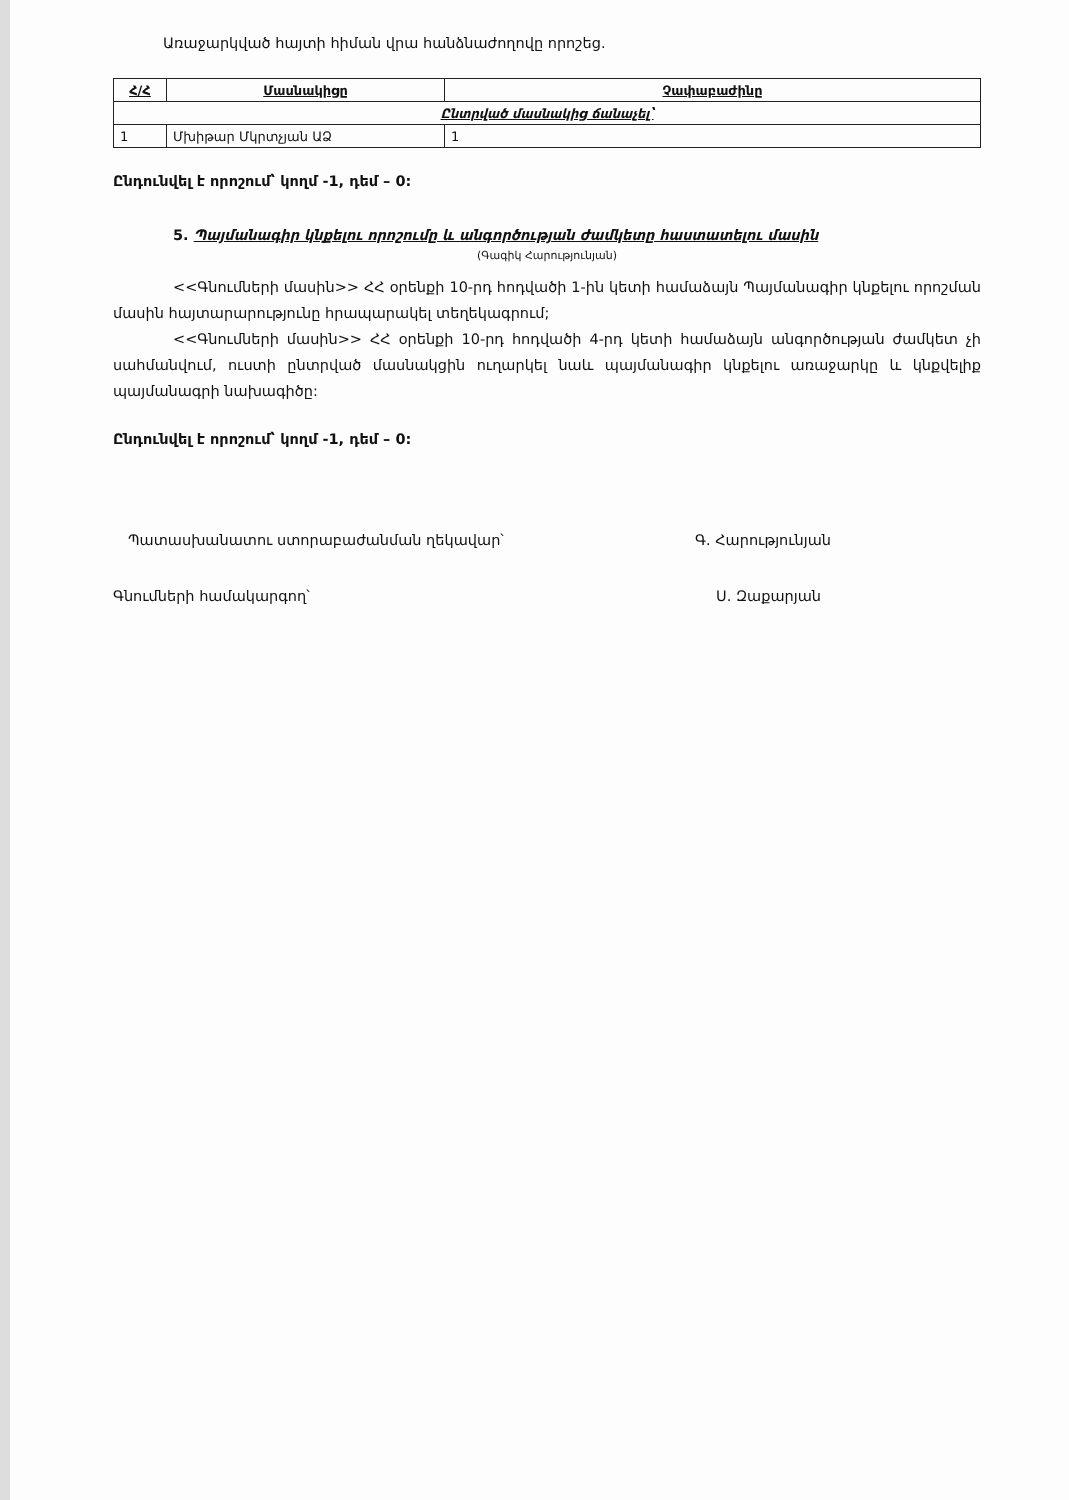Առաջարկված հայտի հիման վրա հանձնաժողովը որոշեց.
| Հ/Հ | Մասնակիցը | Չափաբաժինը |
| --- | --- | --- |
| Ընտրված մասնակից ճանաչել՝ | | |
| 1 | Մխիթար Մկրտչյան ԱՁ | 1 |
Ընդունվել է որոշում՝ կողմ -1, դեմ – 0:
5. Պայմանագիր կնքելու որոշումը և անգործության ժամկետը հաստատելու մասին
(Գագիկ Հարությունյան)
<<Գնումների մասին>> ՀՀ օրենքի 10-րդ հոդվածի 1-ին կետի համաձայն Պայմանագիր կնքելու որոշման մասին հայտարարությունը հրապարակել տեղեկագրում;
<<Գնումների մասին>> ՀՀ օրենքի 10-րդ հոդվածի 4-րդ կետի համաձայն անգործության ժամկետ չի սահմանվում, ուստի ընտրված մասնակցին ուղարկել նաև պայմանագիր կնքելու առաջարկը և կնքվելիք պայմանագրի նախագիծը:
Ընդունվել է որոշում՝ կողմ -1, դեմ – 0:
Պատասխանատու ստորաբաժանման ղեկավար՝ Գ. Հարությունյան
Գնումների համակարգող՝ Ս. Զաքարյան